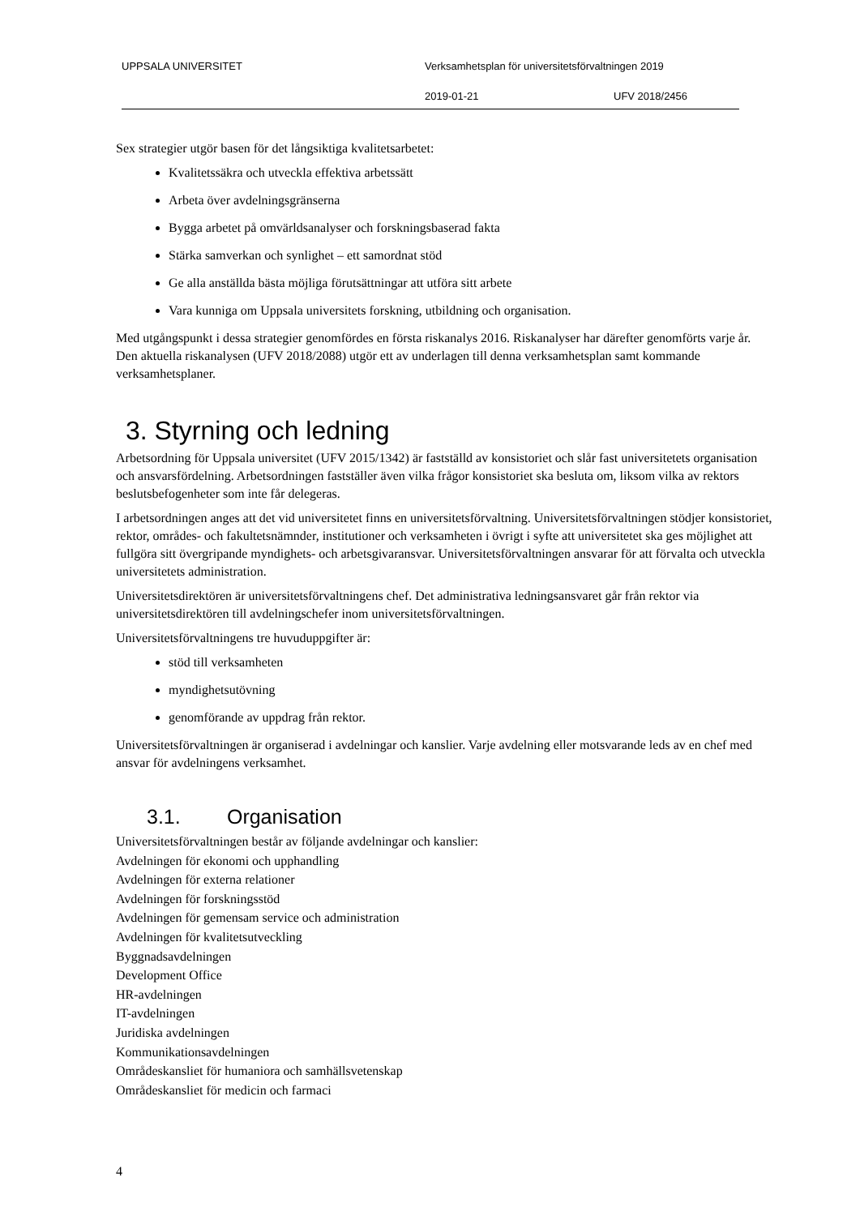UPPSALA UNIVERSITET Verksamhetsplan för universitetsförvaltningen 2019
2019-01-21 UFV 2018/2456
Sex strategier utgör basen för det långsiktiga kvalitetsarbetet:
Kvalitetssäkra och utveckla effektiva arbetssätt
Arbeta över avdelningsgränserna
Bygga arbetet på omvärldsanalyser och forskningsbaserad fakta
Stärka samverkan och synlighet – ett samordnat stöd
Ge alla anställda bästa möjliga förutsättningar att utföra sitt arbete
Vara kunniga om Uppsala universitets forskning, utbildning och organisation.
Med utgångspunkt i dessa strategier genomfördes en första riskanalys 2016. Riskanalyser har därefter genomförts varje år. Den aktuella riskanalysen (UFV 2018/2088) utgör ett av underlagen till denna verksamhetsplan samt kommande verksamhetsplaner.
3. Styrning och ledning
Arbetsordning för Uppsala universitet (UFV 2015/1342) är fastställd av konsistoriet och slår fast universitetets organisation och ansvarsfördelning. Arbetsordningen fastställer även vilka frågor konsistoriet ska besluta om, liksom vilka av rektors beslutsbefogenheter som inte får delegeras.
I arbetsordningen anges att det vid universitetet finns en universitetsförvaltning. Universitetsförvaltningen stödjer konsistoriet, rektor, områdes- och fakultetsnämnder, institutioner och verksamheten i övrigt i syfte att universitetet ska ges möjlighet att fullgöra sitt övergripande myndighets- och arbetsgivaransvar. Universitetsförvaltningen ansvarar för att förvalta och utveckla universitetets administration.
Universitetsdirektören är universitetsförvaltningens chef. Det administrativa ledningsansvaret går från rektor via universitetsdirektören till avdelningschefer inom universitetsförvaltningen.
Universitetsförvaltningens tre huvuduppgifter är:
stöd till verksamheten
myndighetsutövning
genomförande av uppdrag från rektor.
Universitetsförvaltningen är organiserad i avdelningar och kanslier. Varje avdelning eller motsvarande leds av en chef med ansvar för avdelningens verksamhet.
3.1. Organisation
Universitetsförvaltningen består av följande avdelningar och kanslier:
Avdelningen för ekonomi och upphandling
Avdelningen för externa relationer
Avdelningen för forskningsstöd
Avdelningen för gemensam service och administration
Avdelningen för kvalitetsutveckling
Byggnadsavdelningen
Development Office
HR-avdelningen
IT-avdelningen
Juridiska avdelningen
Kommunikationsavdelningen
Områdeskansliet för humaniora och samhällsvetenskap
Områdeskansliet för medicin och farmaci
4